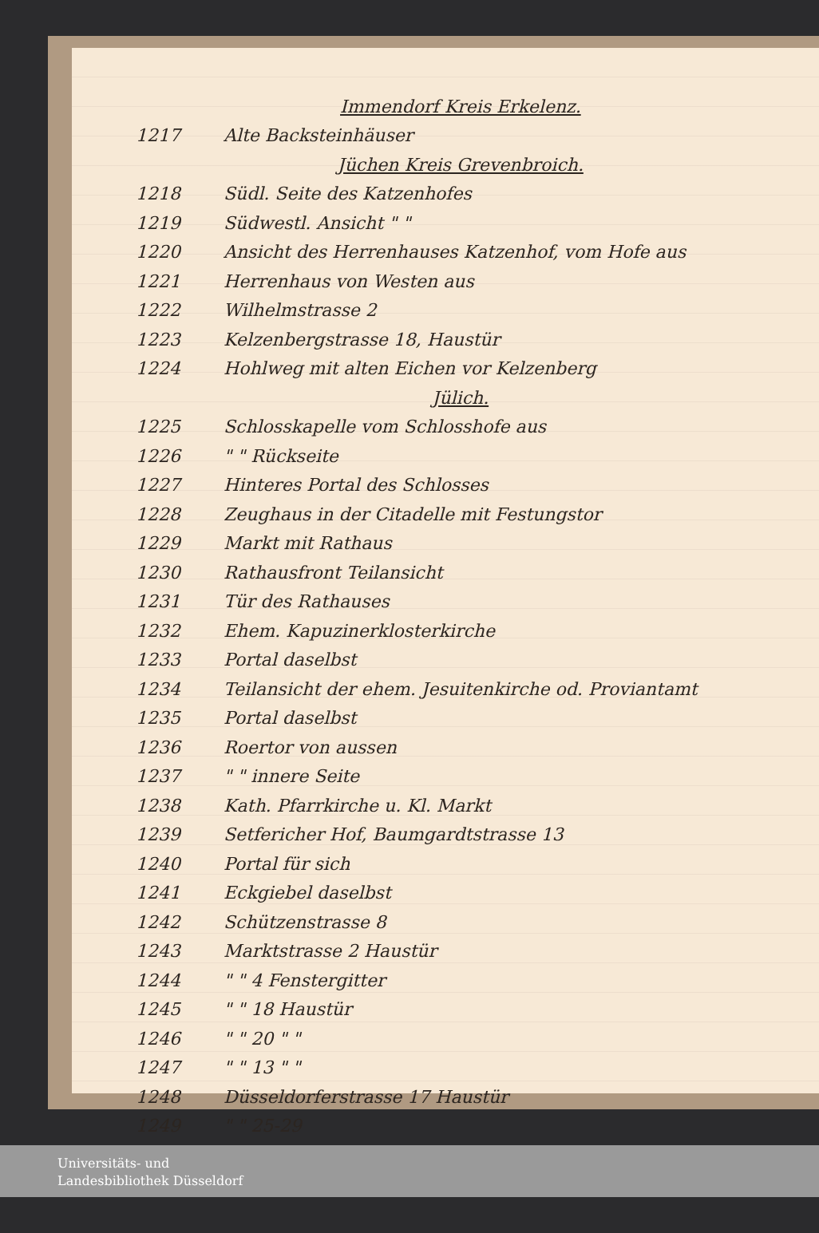| | Immendorf Kreis Erkelenz. |
| 1217 | Alte Backsteinhäuser |
| | Jüchen Kreis Grevenbroich. |
| 1218 | Südl. Seite des Katzenhofes |
| 1219 | Südwestl. Ansicht " " |
| 1220 | Ansicht des Herrenhauses Katzenhof, vom Hofe aus |
| 1221 | Herrenhaus von Westen aus |
| 1222 | Wilhelmstrasse 2 |
| 1223 | Kelzenbergstrasse 18, Haustür |
| 1224 | Hohlweg mit alten Eichen vor Kelzenberg |
| | Jülich. |
| 1225 | Schlosskapelle vom Schlosshofe aus |
| 1226 | " " Rückseite |
| 1227 | Hinteres Portal des Schlosses |
| 1228 | Zeughaus in der Citadelle mit Festungstor |
| 1229 | Markt mit Rathaus |
| 1230 | Rathausfront Teilansicht |
| 1231 | Tür des Rathauses |
| 1232 | Ehem. Kapuzinerklosterkirche |
| 1233 | Portal daselbst |
| 1234 | Teilansicht der ehem. Jesuitenkirche od. Proviantamt |
| 1235 | Portal daselbst |
| 1236 | Roertor von aussen |
| 1237 | " " innere Seite |
| 1238 | Kath. Pfarrkirche u. Kl. Markt |
| 1239 | Setfericher Hof, Baumgardtstrasse 13 |
| 1240 | Portal für sich |
| 1241 | Eckgiebel daselbst |
| 1242 | Schützenstrasse 8 |
| 1243 | Marktstrasse 2 Haustür |
| 1244 | " " 4 Fenstergitter |
| 1245 | " " 18 Haustür |
| 1246 | " " 20 " " |
| 1247 | " " 13 " " |
| 1248 | Düsseldorferstrasse 17 Haustür |
| 1249 | " " 25-29 |
Universitäts- und
Landesbibliothek Düsseldorf